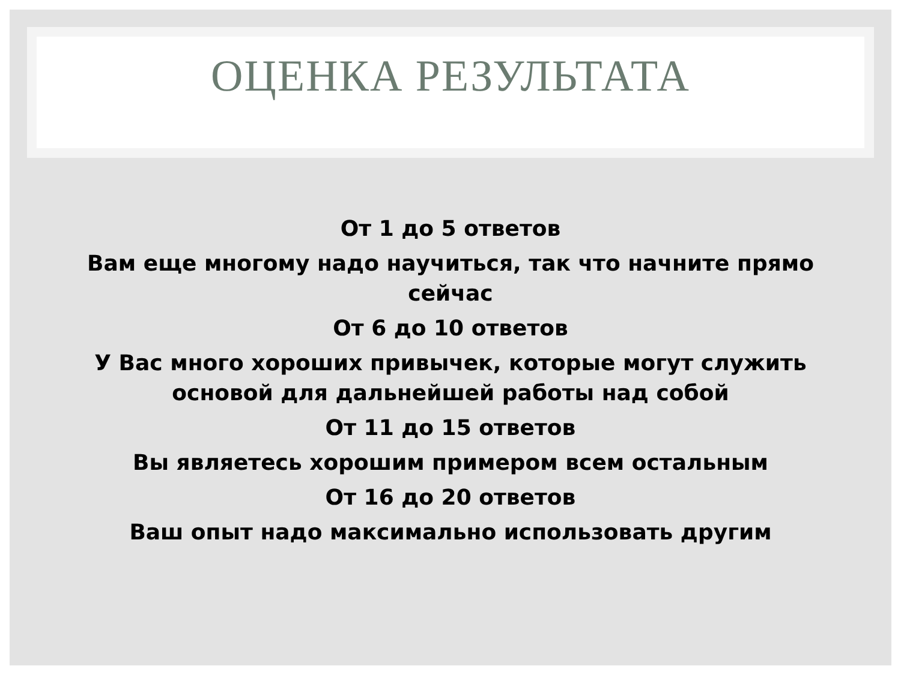ОЦЕНКА РЕЗУЛЬТАТА
От 1 до 5 ответов
Вам еще многому надо научиться, так что начните прямо сейчас
От 6 до 10 ответов
У Вас много хороших привычек, которые могут служить основой для дальнейшей работы над собой
От 11 до 15 ответов
Вы являетесь хорошим примером всем остальным
От 16 до 20 ответов
Ваш опыт надо максимально использовать другим